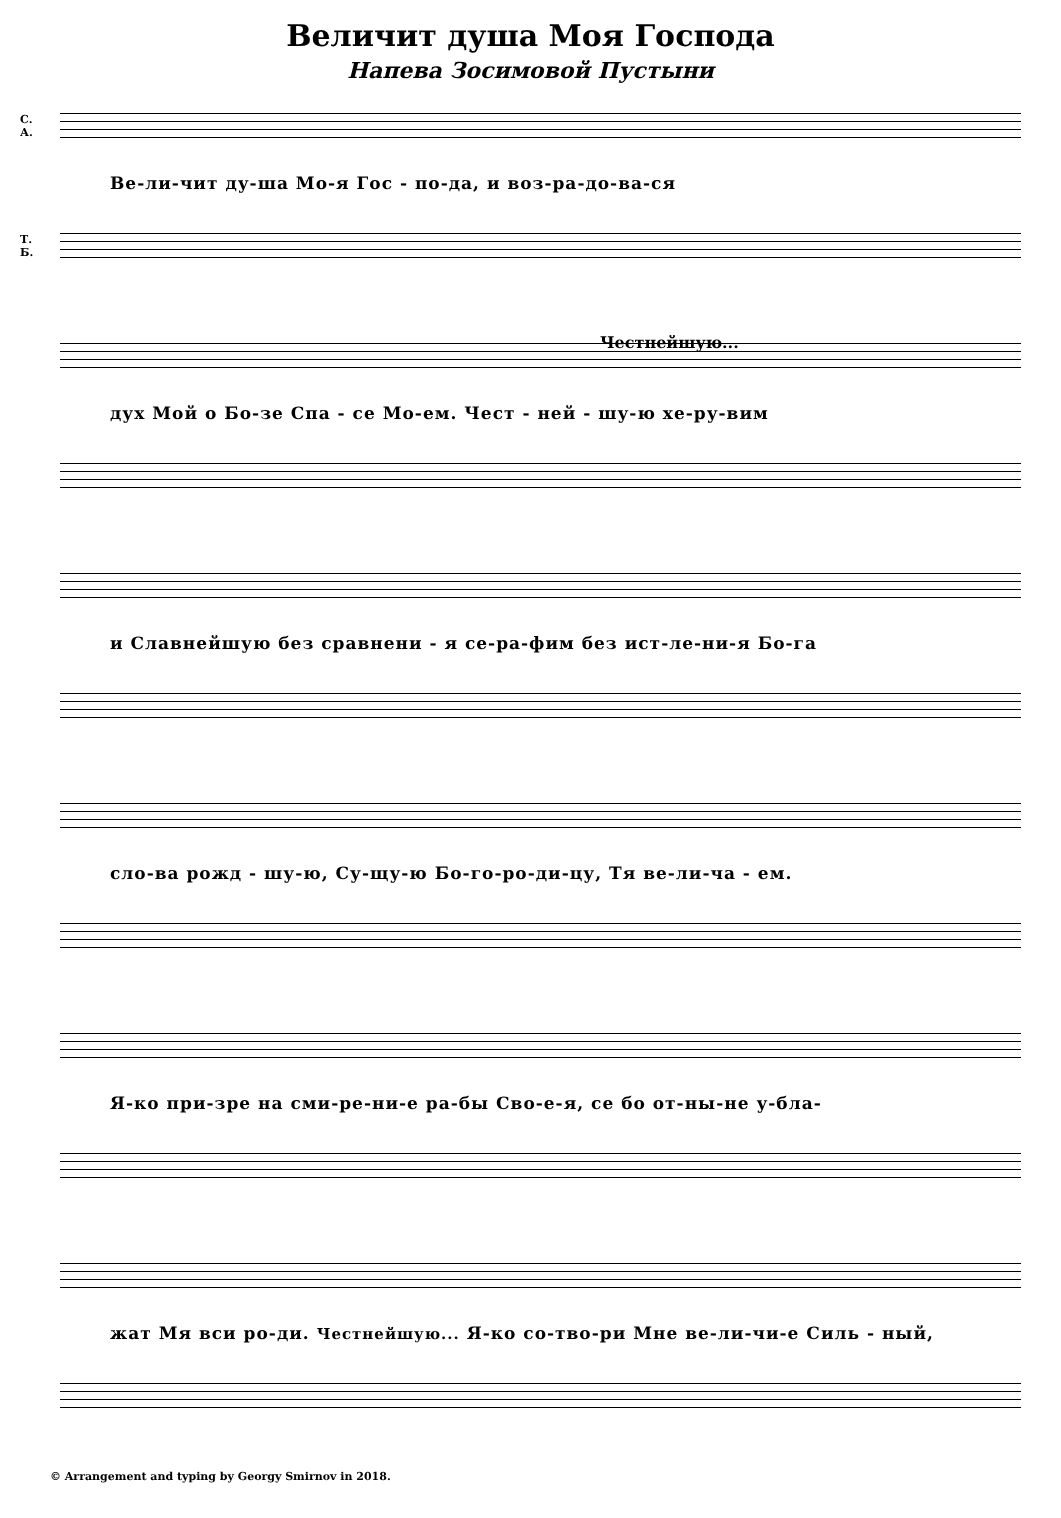Величит душа Моя Господа
Напева Зосимовой Пустыни
С.
А.
Ве-ли-чит ду-ша Мо-я Гос - по-да, и воз-ра-до-ва-ся
Т.
Б.
Честнейшую...
дух Мой о Бо-зе Спа - се Мо-ем. Чест - ней - шу-ю хе-ру-вим
и Славнейшую без сравнени - я се-ра-фим без ист-ле-ни-я Бо-га
сло-ва рожд - шу-ю, Су-щу-ю Бо-го-ро-ди-цу, Тя ве-ли-ча - ем.
Я-ко при-зре на сми-ре-ни-е ра-бы Сво-е-я, се бо от-ны-не у-бла-
жат Мя вси ро-ди. Честнейшую... Я-ко со-тво-ри Мне ве-ли-чи-е Силь - ный,
© Arrangement and typing by Georgy Smirnov in 2018.